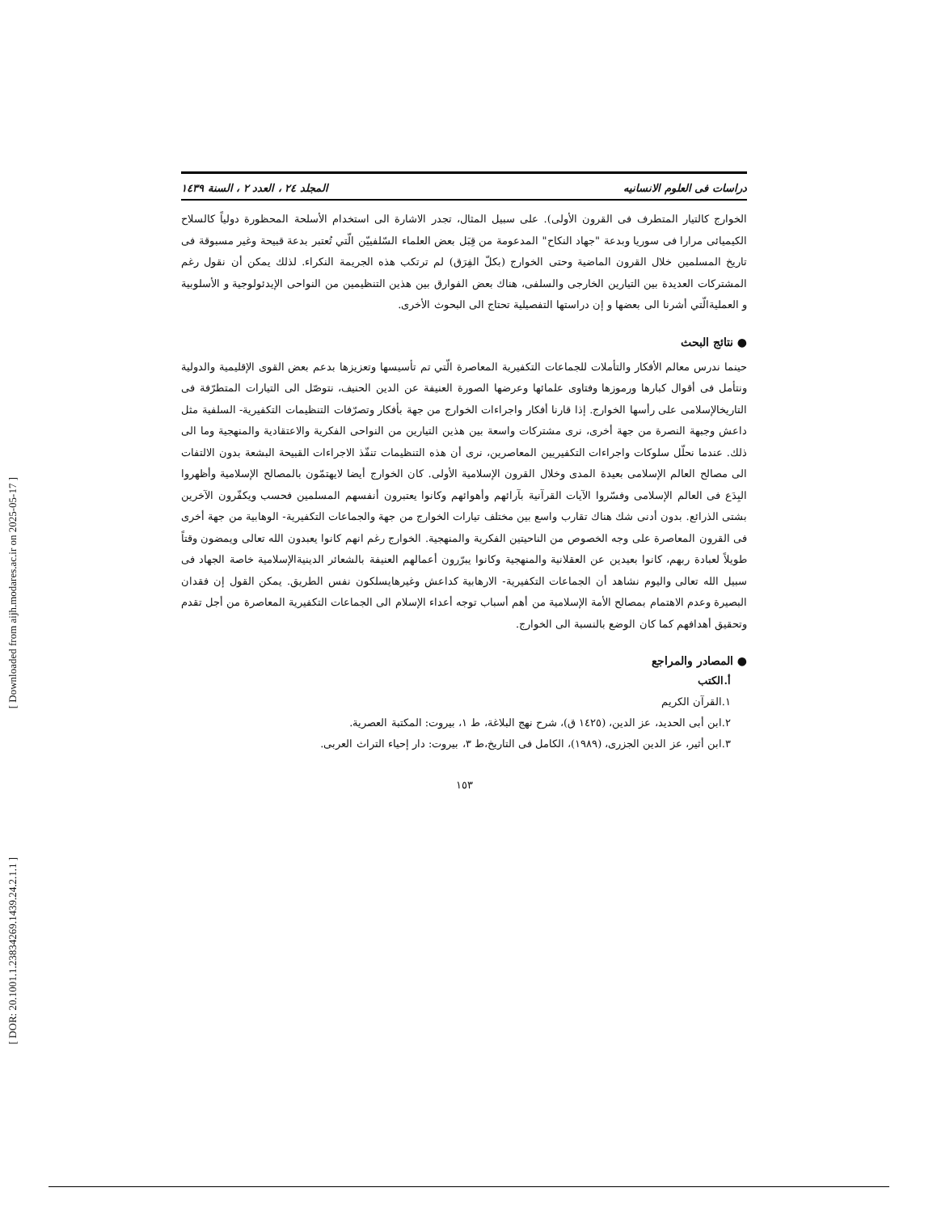[ Downloaded from aijh.modares.ac.ir on 2025-05-17 ]
[ DOR: 20.1001.1.23834269.1439.24.2.1.1 ]
دراسات فی العلوم الانسانیه المجلد ٢٤ ، العدد ٢ ، السنة ١٤٣٩
الخوارج کالتیار المتطرف فی القرون الأولی). علی سبیل المثال، تجدر الاشارة الی استخدام الأسلحة المحظورة دولیاً کالسلاح الکیمیائی مرارا فی سوریا وبدعة "جهاد النکاح" المدعومة من قِبَل بعض العلماء السّلفیيّن الّتي تُعتبر بدعة قبیحة وغیر مسبوقة فی تاریخ المسلمین خلال القرون الماضیة وحتی الخوارج (بکلّ الفِرَق) لم ترتکب هذه الجریمة النکراء. لذلك یمکن أن نقول رغم المشترکات العدیدة بین التیارین الخارجی والسلفی، هناك بعض الفوارق بین هذین التنظیمین من النواحی الإیدئولوجیة و الأسلوبیة و العملیةالّتي أشرنا الی بعضها و إن دراستها التفصیلیة تحتاج الی البحوث الأخری.
● نتائج البحث
حینما ندرس معالم الأفکار والتأملات للجماعات التکفیریة المعاصرة الّتي تم تأسیسها وتعزیزها بدعم بعض القوی الإقلیمیة والدولیة ونتأمل فی أقوال کبارها ورموزها وفتاوی علمائها وعرضها الصورة العنیفة عن الدین الحنیف، نتوصّل الی التیارات المتطرّفة فی التاریخالإسلامی علی رأسها الخوارج. إذا قارنا أفکار واجراءات الخوارج من جهة بأفکار وتصرّفات التنظیمات التکفیریة- السلفیة مثل داعش وجبهة النصرة من جهة أخری، نری مشترکات واسعة بین هذین التیارین من النواحی الفکریة والاعتقادیة والمنهجیة وما الی ذلك. عندما نحلّل سلوکات واجراءات التکفیریین المعاصرین، نری أن هذه التنظیمات تنفّذ الاجراءات القبیحة البشعة بدون الالتفات الی مصالح العالم الإسلامی بعیدة المدی وخلال القرون الإسلامیة الأولی. کان الخوارج أیضا لایهتمّون بالمصالح الإسلامیة وأظهروا البِدَع فی العالم الإسلامی وفسّروا الآیات القرآنیة بآرائهم وأهوائهم وکانوا یعتبرون أنفسهم المسلمین فحسب ویکفّرون الآخرین بشتی الذرائع. بدون أدنی شك هناك تقارب واسع بین مختلف تیارات الخوارج من جهة والجماعات التکفیریة- الوهابیة من جهة أخری فی القرون المعاصرة علی وجه الخصوص من الناحیتین الفکریة والمنهجیة. الخوارج رغم انهم کانوا یعبدون الله تعالی ویمضون وقتاً طویلاً لعبادة ربهم، کانوا بعیدین عن العقلانیة والمنهجیة وکانوا یبرّرون أعمالهم العنیفة بالشعائر الدینیةالإسلامیة خاصة الجهاد فی سبیل الله تعالی والیوم نشاهد أن الجماعات التکفیریة- الارهابیة کداعش وغیرهایسلکون نفس الطریق. یمکن القول إن فقدان البصیرة وعدم الاهتمام بمصالح الأمة الإسلامیة من أهم أسباب توجه أعداء الإسلام الی الجماعات التکفیریة المعاصرة من أجل تقدم وتحقیق أهدافهم کما کان الوضع بالنسبة الی الخوارج.
● المصادر والمراجع
أ.الکتب
١.القرآن الکریم
٢.ابن أبی الحدید، عز الدین، (١٤٢٥ ق)، شرح نهج البلاغة، ط ١، بیروت: المکتبة العصریة.
٣.ابن أثیر، عز الدین الجزری، (١٩٨٩)، الکامل فی التاریخ،ط ٣، بیروت: دار إحیاء التراث العربی.
١٥٣